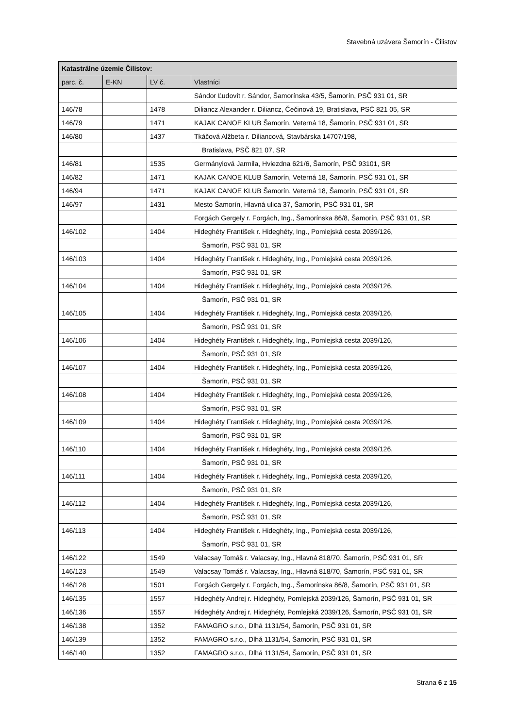Stavebná uzávera Šamorín - Čilistov
| Katastrálne územie Čilistov: | | | |
| --- | --- | --- | --- |
| parc. č. | E-KN | LV č. | Vlastníci |
| | | | Sándor Ľudovít r. Sándor, Šamorínska 43/5, Šamorín, PSČ 931 01, SR |
| 146/78 | | 1478 | Diliancz Alexander r. Diliancz, Čečinová 19, Bratislava, PSČ 821 05, SR |
| 146/79 | | 1471 | KAJAK CANOE KLUB Šamorín, Veterná 18, Šamorín, PSČ 931 01, SR |
| 146/80 | | 1437 | Tkáčová Alžbeta r. Diliancová, Stavbárska 14707/198, |
| | | | Bratislava, PSČ 821 07, SR |
| 146/81 | | 1535 | Germányiová Jarmila, Hviezdna 621/6, Šamorín, PSČ 93101, SR |
| 146/82 | | 1471 | KAJAK CANOE KLUB Šamorín, Veterná 18, Šamorín, PSČ 931 01, SR |
| 146/94 | | 1471 | KAJAK CANOE KLUB Šamorín, Veterná 18, Šamorín, PSČ 931 01, SR |
| 146/97 | | 1431 | Mesto Šamorín, Hlavná ulica 37, Šamorín, PSČ 931 01, SR |
| | | | Forgách Gergely r. Forgách, Ing., Šamorínska 86/8, Šamorín, PSČ 931 01, SR |
| 146/102 | | 1404 | Hideghéty František r. Hideghéty, Ing., Pomlejská cesta 2039/126, |
| | | | Šamorín, PSČ 931 01, SR |
| 146/103 | | 1404 | Hideghéty František r. Hideghéty, Ing., Pomlejská cesta 2039/126, |
| | | | Šamorín, PSČ 931 01, SR |
| 146/104 | | 1404 | Hideghéty František r. Hideghéty, Ing., Pomlejská cesta 2039/126, |
| | | | Šamorín, PSČ 931 01, SR |
| 146/105 | | 1404 | Hideghéty František r. Hideghéty, Ing., Pomlejská cesta 2039/126, |
| | | | Šamorín, PSČ 931 01, SR |
| 146/106 | | 1404 | Hideghéty František r. Hideghéty, Ing., Pomlejská cesta 2039/126, |
| | | | Šamorín, PSČ 931 01, SR |
| 146/107 | | 1404 | Hideghéty František r. Hideghéty, Ing., Pomlejská cesta 2039/126, |
| | | | Šamorín, PSČ 931 01, SR |
| 146/108 | | 1404 | Hideghéty František r. Hideghéty, Ing., Pomlejská cesta 2039/126, |
| | | | Šamorín, PSČ 931 01, SR |
| 146/109 | | 1404 | Hideghéty František r. Hideghéty, Ing., Pomlejská cesta 2039/126, |
| | | | Šamorín, PSČ 931 01, SR |
| 146/110 | | 1404 | Hideghéty František r. Hideghéty, Ing., Pomlejská cesta 2039/126, |
| | | | Šamorín, PSČ 931 01, SR |
| 146/111 | | 1404 | Hideghéty František r. Hideghéty, Ing., Pomlejská cesta 2039/126, |
| | | | Šamorín, PSČ 931 01, SR |
| 146/112 | | 1404 | Hideghéty František r. Hideghéty, Ing., Pomlejská cesta 2039/126, |
| | | | Šamorín, PSČ 931 01, SR |
| 146/113 | | 1404 | Hideghéty František r. Hideghéty, Ing., Pomlejská cesta 2039/126, |
| | | | Šamorín, PSČ 931 01, SR |
| 146/122 | | 1549 | Valacsay Tomáš r. Valacsay, Ing., Hlavná 818/70, Šamorín, PSČ 931 01, SR |
| 146/123 | | 1549 | Valacsay Tomáš r. Valacsay, Ing., Hlavná 818/70, Šamorín, PSČ 931 01, SR |
| 146/128 | | 1501 | Forgách Gergely r. Forgách, Ing., Šamorínska 86/8, Šamorín, PSČ 931 01, SR |
| 146/135 | | 1557 | Hideghéty Andrej r. Hideghéty, Pomlejská 2039/126, Šamorín, PSČ 931 01, SR |
| 146/136 | | 1557 | Hideghéty Andrej r. Hideghéty, Pomlejská 2039/126, Šamorín, PSČ 931 01, SR |
| 146/138 | | 1352 | FAMAGRO s.r.o., Dlhá 1131/54, Šamorín, PSČ 931 01, SR |
| 146/139 | | 1352 | FAMAGRO s.r.o., Dlhá 1131/54, Šamorín, PSČ 931 01, SR |
| 146/140 | | 1352 | FAMAGRO s.r.o., Dlhá 1131/54, Šamorín, PSČ 931 01, SR |
Strana 6 z 15